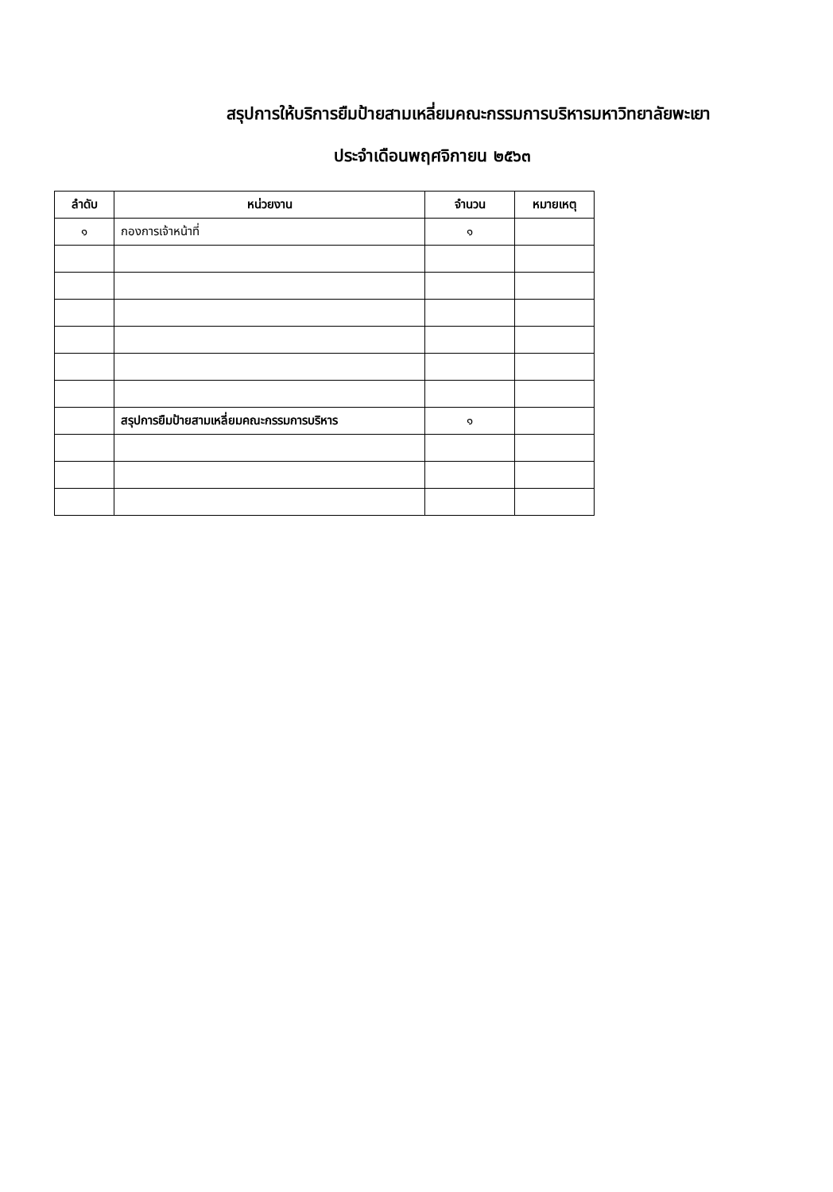สรุปการให้บริการยืมป้ายสามเหลี่ยมคณะกรรมการบริหารมหาวิทยาลัยพะเยา
ประจำเดือนพฤศจิกายน ๒๕๖๓
| ลำดับ | หน่วยงาน | จำนวน | หมายเหตุ |
| --- | --- | --- | --- |
| ๑ | กองการเจ้าหน้าที่ | ๑ | |
| | สรุปการยืมป้ายสามเหลี่ยมคณะกรรมการบริหาร | ๑ | |